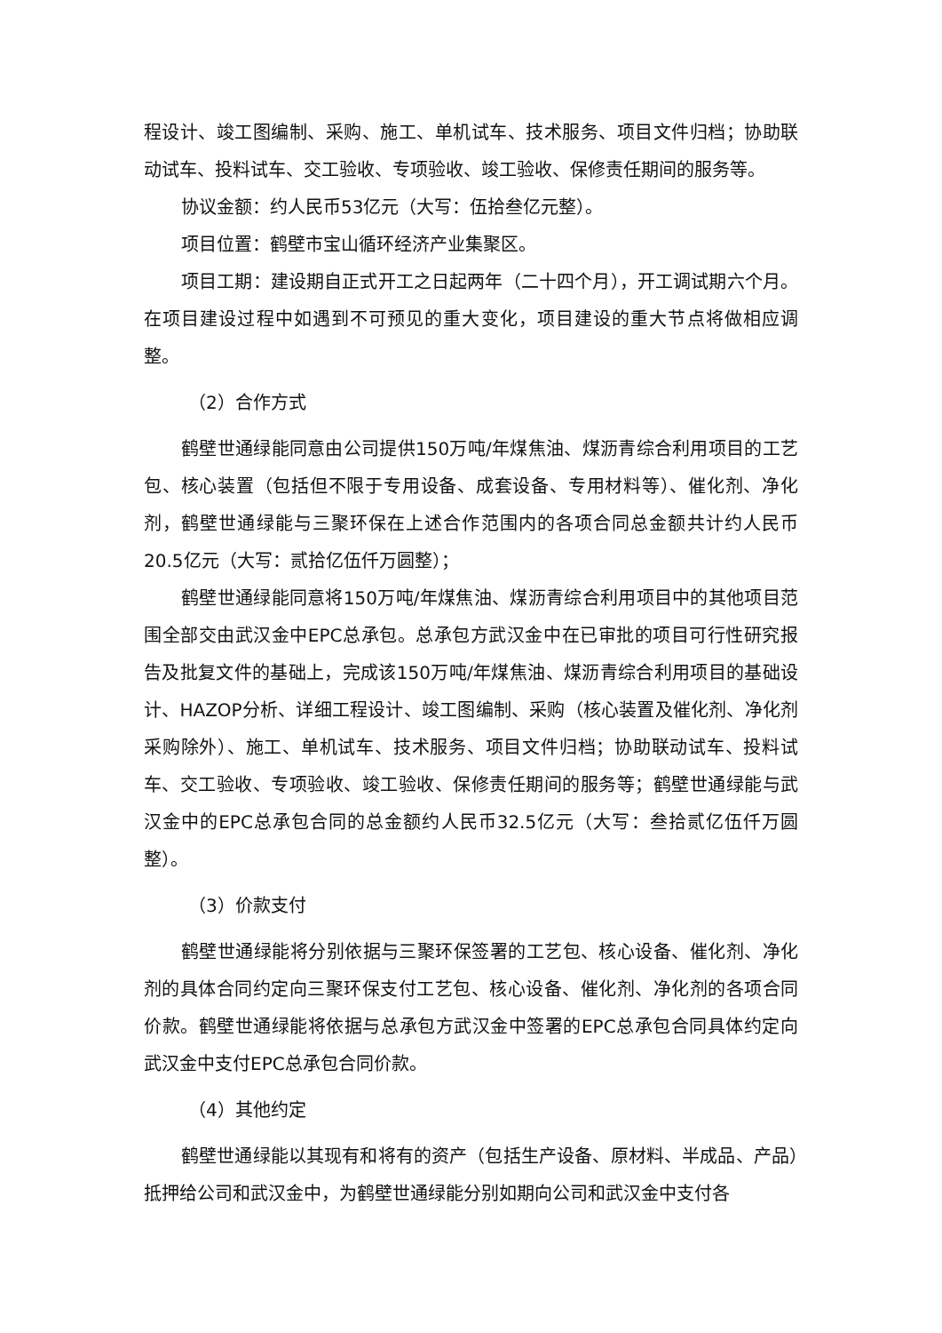程设计、竣工图编制、采购、施工、单机试车、技术服务、项目文件归档；协助联动试车、投料试车、交工验收、专项验收、竣工验收、保修责任期间的服务等。
协议金额：约人民币53亿元（大写：伍拾叁亿元整）。
项目位置：鹤壁市宝山循环经济产业集聚区。
项目工期：建设期自正式开工之日起两年（二十四个月），开工调试期六个月。在项目建设过程中如遇到不可预见的重大变化，项目建设的重大节点将做相应调整。
（2）合作方式
鹤壁世通绿能同意由公司提供150万吨/年煤焦油、煤沥青综合利用项目的工艺包、核心装置（包括但不限于专用设备、成套设备、专用材料等）、催化剂、净化剂，鹤壁世通绿能与三聚环保在上述合作范围内的各项合同总金额共计约人民币20.5亿元（大写：贰拾亿伍仟万圆整）；
鹤壁世通绿能同意将150万吨/年煤焦油、煤沥青综合利用项目中的其他项目范围全部交由武汉金中EPC总承包。总承包方武汉金中在已审批的项目可行性研究报告及批复文件的基础上，完成该150万吨/年煤焦油、煤沥青综合利用项目的基础设计、HAZOP分析、详细工程设计、竣工图编制、采购（核心装置及催化剂、净化剂采购除外）、施工、单机试车、技术服务、项目文件归档；协助联动试车、投料试车、交工验收、专项验收、竣工验收、保修责任期间的服务等；鹤壁世通绿能与武汉金中的EPC总承包合同的总金额约人民币32.5亿元（大写：叁拾贰亿伍仟万圆整）。
（3）价款支付
鹤壁世通绿能将分别依据与三聚环保签署的工艺包、核心设备、催化剂、净化剂的具体合同约定向三聚环保支付工艺包、核心设备、催化剂、净化剂的各项合同价款。鹤壁世通绿能将依据与总承包方武汉金中签署的EPC总承包合同具体约定向武汉金中支付EPC总承包合同价款。
（4）其他约定
鹤壁世通绿能以其现有和将有的资产（包括生产设备、原材料、半成品、产品）抵押给公司和武汉金中，为鹤壁世通绿能分别如期向公司和武汉金中支付各